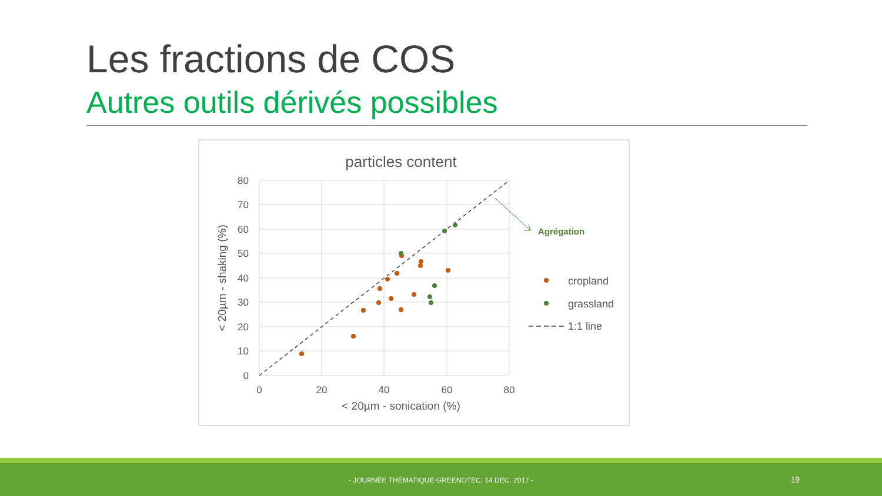Les fractions de COS
Autres outils dérivés possibles
particles content
80
70
60
50
40
30
20
10
0
0
20
40
60
80
< 20µm - sonication (%)
< 20µm - shaking (%)
Agrégation
cropland
grassland
1:1 line
- JOURNÉE THÉMATIQUE GREENOTEC, 14 DEC. 2017 - 19